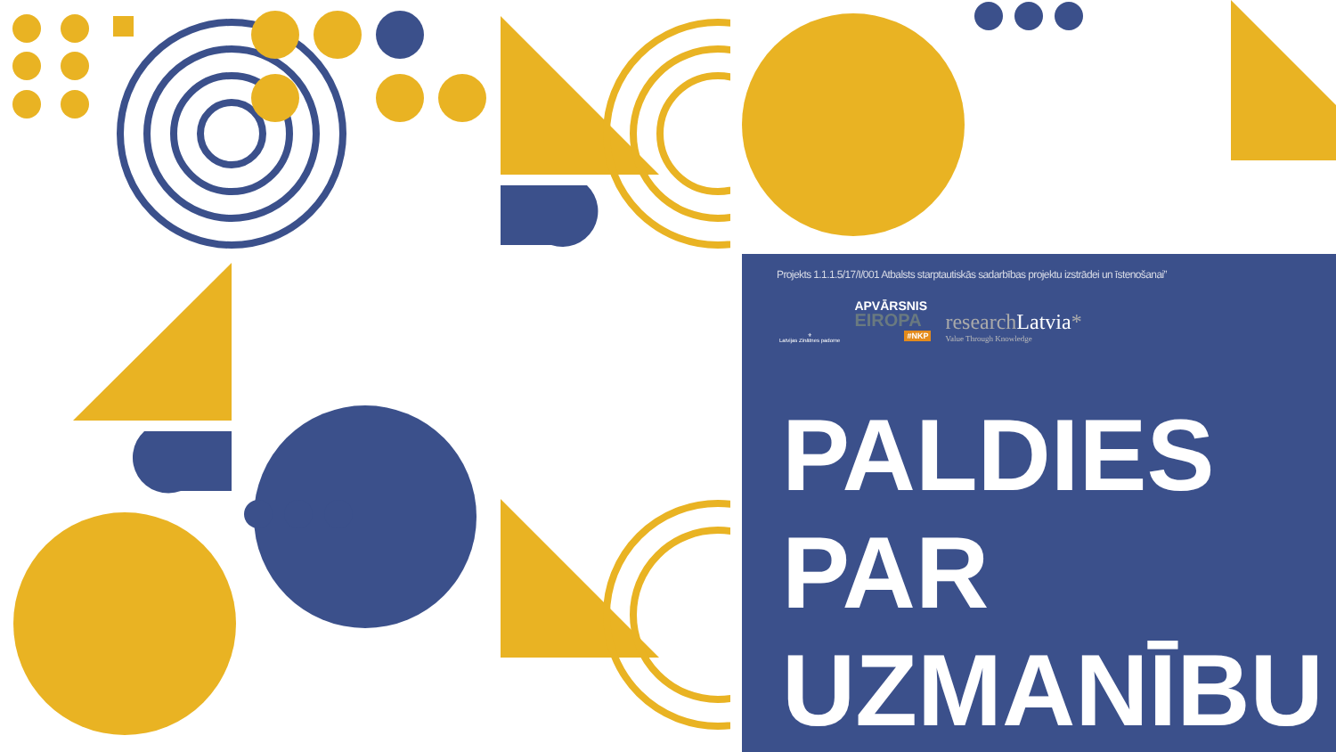Projekts 1.1.1.5/17/I/001 Atbalsts starptautiskās sadarbības projektu izstrādei un īstenošanai”
⚜
Latvijas Zinātnes padome
APVĀRSNIS
EIROPA
#NKP
researchLatvia*
Value Through Knowledge
PALDIES
PAR
UZMANĪBU